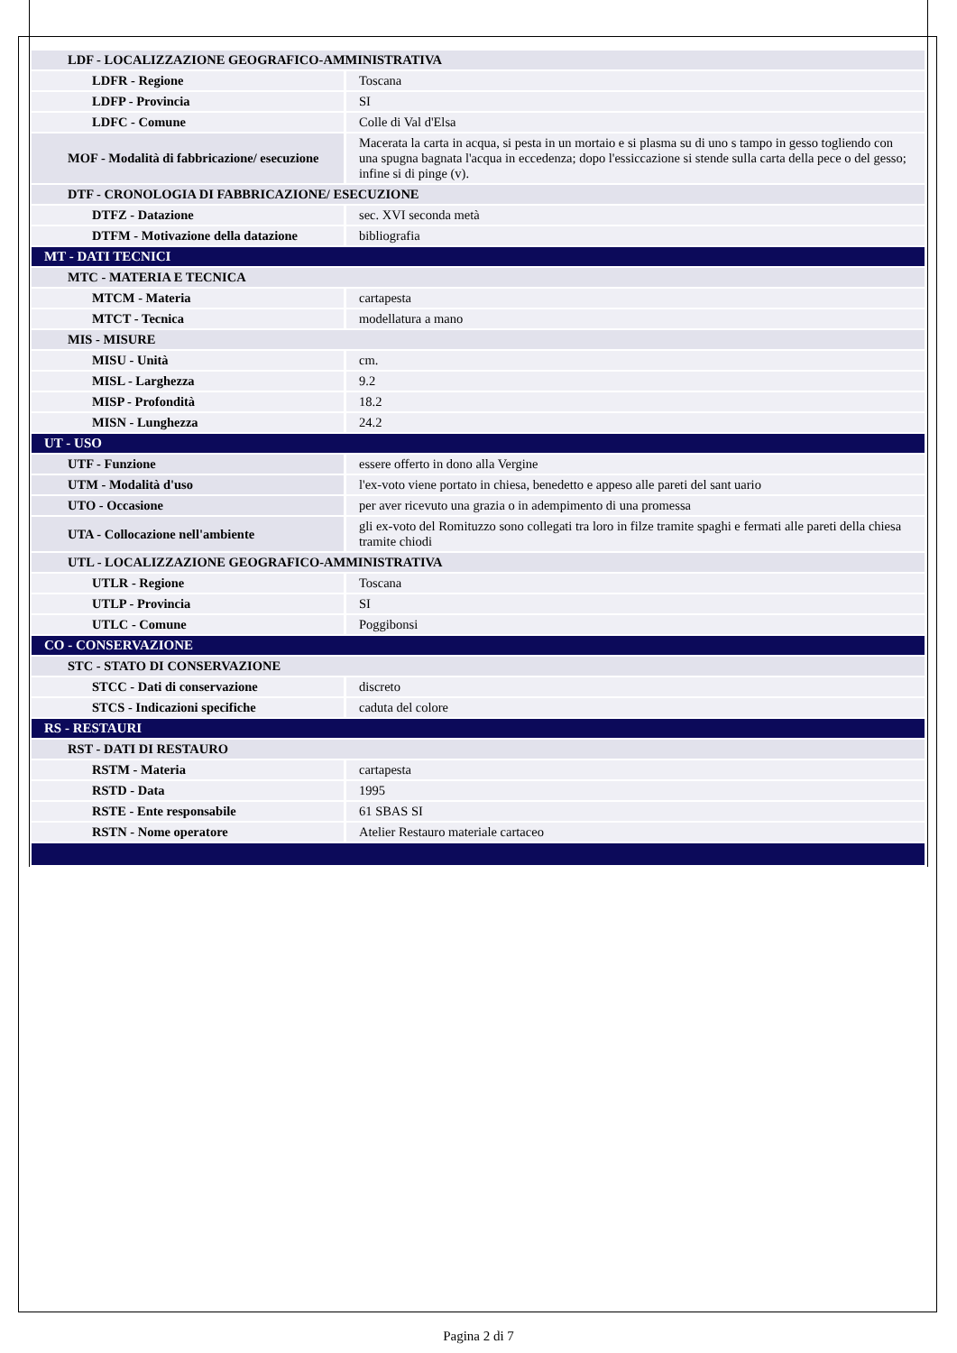| LDF - LOCALIZZAZIONE GEOGRAFICO-AMMINISTRATIVA | |
| LDFR - Regione | Toscana |
| LDFP - Provincia | SI |
| LDFC - Comune | Colle di Val d'Elsa |
| MOF - Modalità di fabbricazione/ esecuzione | Macerata la carta in acqua, si pesta in un mortaio e si plasma su di uno s tampo in gesso togliendo con una spugna bagnata l'acqua in eccedenza; dopo l'essiccazione si stende sulla carta della pece o del gesso; infine si di pinge (v). |
| DTF - CRONOLOGIA DI FABBRICAZIONE/ ESECUZIONE | |
| DTFZ - Datazione | sec. XVI seconda metà |
| DTFM - Motivazione della datazione | bibliografia |
| MT - DATI TECNICI | |
| MTC - MATERIA E TECNICA | |
| MTCM - Materia | cartapesta |
| MTCT - Tecnica | modellatura a mano |
| MIS - MISURE | |
| MISU - Unità | cm. |
| MISL - Larghezza | 9.2 |
| MISP - Profondità | 18.2 |
| MISN - Lunghezza | 24.2 |
| UT - USO | |
| UTF - Funzione | essere offerto in dono alla Vergine |
| UTM - Modalità d'uso | l'ex-voto viene portato in chiesa, benedetto e appeso alle pareti del sant uario |
| UTO - Occasione | per aver ricevuto una grazia o in adempimento di una promessa |
| UTA - Collocazione nell'ambiente | gli ex-voto del Romituzzo sono collegati tra loro in filze tramite spaghi e fermati alle pareti della chiesa tramite chiodi |
| UTL - LOCALIZZAZIONE GEOGRAFICO-AMMINISTRATIVA | |
| UTLR - Regione | Toscana |
| UTLP - Provincia | SI |
| UTLC - Comune | Poggibonsi |
| CO - CONSERVAZIONE | |
| STC - STATO DI CONSERVAZIONE | |
| STCC - Dati di conservazione | discreto |
| STCS - Indicazioni specifiche | caduta del colore |
| RS - RESTAURI | |
| RST - DATI DI RESTAURO | |
| RSTM - Materia | cartapesta |
| RSTD - Data | 1995 |
| RSTE - Ente responsabile | 61 SBAS SI |
| RSTN - Nome operatore | Atelier Restauro materiale cartaceo |
Pagina 2 di 7